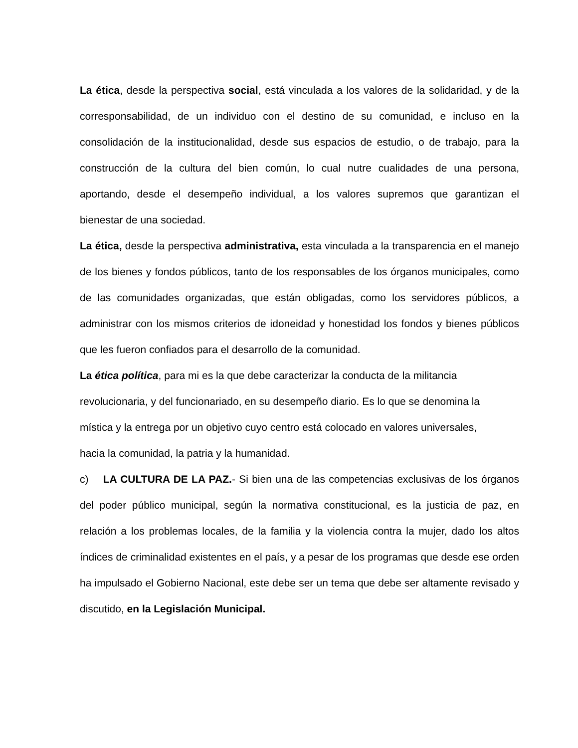La ética, desde la perspectiva social, está vinculada a los valores de la solidaridad, y de la corresponsabilidad, de un individuo con el destino de su comunidad, e incluso en la consolidación de la institucionalidad, desde sus espacios de estudio, o de trabajo, para la construcción de la cultura del bien común, lo cual nutre cualidades de una persona, aportando, desde el desempeño individual, a los valores supremos que garantizan el bienestar de una sociedad.
La ética, desde la perspectiva administrativa, esta vinculada a la transparencia en el manejo de los bienes y fondos públicos, tanto de los responsables de los órganos municipales, como de las comunidades organizadas, que están obligadas, como los servidores públicos, a administrar con los mismos criterios de idoneidad y honestidad los fondos y bienes públicos que les fueron confiados para el desarrollo de la comunidad.
La ética política, para mi es la que debe caracterizar la conducta de la militancia
revolucionaria, y del funcionariado, en su desempeño diario. Es lo que se denomina la
mística y la entrega por un objetivo cuyo centro está colocado en valores universales,
hacia la comunidad, la patria y la humanidad.
c) LA CULTURA DE LA PAZ.- Si bien una de las competencias exclusivas de los órganos del poder público municipal, según la normativa constitucional, es la justicia de paz, en relación a los problemas locales, de la familia y la violencia contra la mujer, dado los altos índices de criminalidad existentes en el país, y a pesar de los programas que desde ese orden ha impulsado el Gobierno Nacional, este debe ser un tema que debe ser altamente revisado y discutido, en la Legislación Municipal.